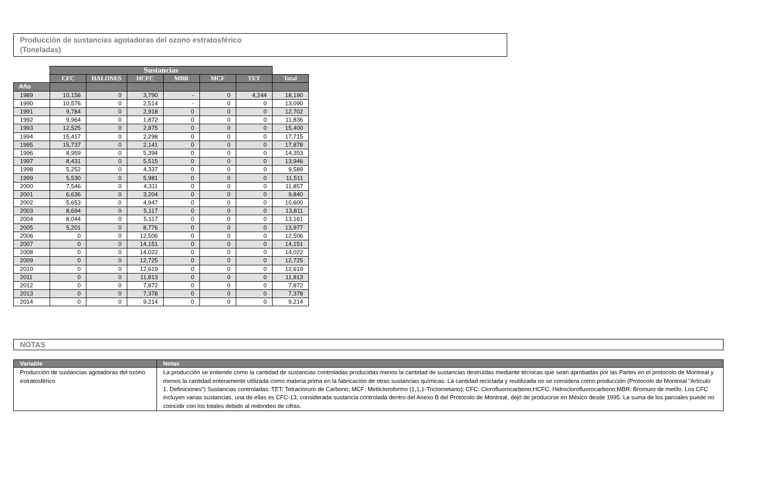Producción de sustancias agotadoras del ozono estratosférico
(Toneladas)
| | Sustancias | | | | | | |
| --- | --- | --- | --- | --- | --- | --- | --- |
| | CFC | HALONES | HCFC | MBR | MCF | TET | Total |
| Año | | | | | | | |
| 1989 | 10,156 | 0 | 3,790 | - | 0 | 4,244 | 18,190 |
| 1990 | 10,576 | 0 | 2,514 | - | 0 | 0 | 13,090 |
| 1991 | 9,784 | 0 | 2,918 | 0 | 0 | 0 | 12,702 |
| 1992 | 9,964 | 0 | 1,872 | 0 | 0 | 0 | 11,836 |
| 1993 | 12,525 | 0 | 2,875 | 0 | 0 | 0 | 15,400 |
| 1994 | 15,417 | 0 | 2,298 | 0 | 0 | 0 | 17,715 |
| 1995 | 15,737 | 0 | 2,141 | 0 | 0 | 0 | 17,878 |
| 1996 | 8,959 | 0 | 5,394 | 0 | 0 | 0 | 14,353 |
| 1997 | 8,431 | 0 | 5,515 | 0 | 0 | 0 | 13,946 |
| 1998 | 5,252 | 0 | 4,337 | 0 | 0 | 0 | 9,589 |
| 1999 | 5,530 | 0 | 5,981 | 0 | 0 | 0 | 11,511 |
| 2000 | 7,546 | 0 | 4,311 | 0 | 0 | 0 | 11,857 |
| 2001 | 6,636 | 0 | 3,204 | 0 | 0 | 0 | 9,840 |
| 2002 | 5,653 | 0 | 4,947 | 0 | 0 | 0 | 10,600 |
| 2003 | 8,694 | 0 | 5,117 | 0 | 0 | 0 | 13,811 |
| 2004 | 8,044 | 0 | 5,117 | 0 | 0 | 0 | 13,161 |
| 2005 | 5,201 | 0 | 8,776 | 0 | 0 | 0 | 13,977 |
| 2006 | 0 | 0 | 12,506 | 0 | 0 | 0 | 12,506 |
| 2007 | 0 | 0 | 14,151 | 0 | 0 | 0 | 14,151 |
| 2008 | 0 | 0 | 14,022 | 0 | 0 | 0 | 14,022 |
| 2009 | 0 | 0 | 12,725 | 0 | 0 | 0 | 12,725 |
| 2010 | 0 | 0 | 12,619 | 0 | 0 | 0 | 12,619 |
| 2011 | 0 | 0 | 11,813 | 0 | 0 | 0 | 11,813 |
| 2012 | 0 | 0 | 7,872 | 0 | 0 | 0 | 7,872 |
| 2013 | 0 | 0 | 7,378 | 0 | 0 | 0 | 7,378 |
| 2014 | 0 | 0 | 9,214 | 0 | 0 | 0 | 9,214 |
NOTAS
| Variable | Notas |
| --- | --- |
| Producción de sustancias agotadoras del ozono estratosférico | La producción se entiende como la cantidad de sustancias controladas producidas menos la cantidad de sustancias destruidas mediante técnicas que sean aprobadas por las Partes en el protocolo de Montreal y menos la cantidad enteramente utilizada como materia prima en la fabricación de otras sustancias químicas. La cantidad reciclada y reutilizada no se considera como producción (Protocolo de Montreal "Artículo 1. Definiciones") Sustancias controladas: TET: Tetracloruro de Carbono; MCF: Metilcloroformo (1,1,1-Tricloroetano); CFC: Clorofluorocarbono;HCFC: Hidroclorofluorocarbono;MBR: Bromuro de metílo. Los CFC incluyen varias sustancias, una de ellas es CFC-13, considerada sustancia controlada dentro del Anexo B del Protocolo de Montreal, dejó de producirse en México desde 1995. La suma de los parciales puede no coincidir con los totales debido al redondeo de cifras. |